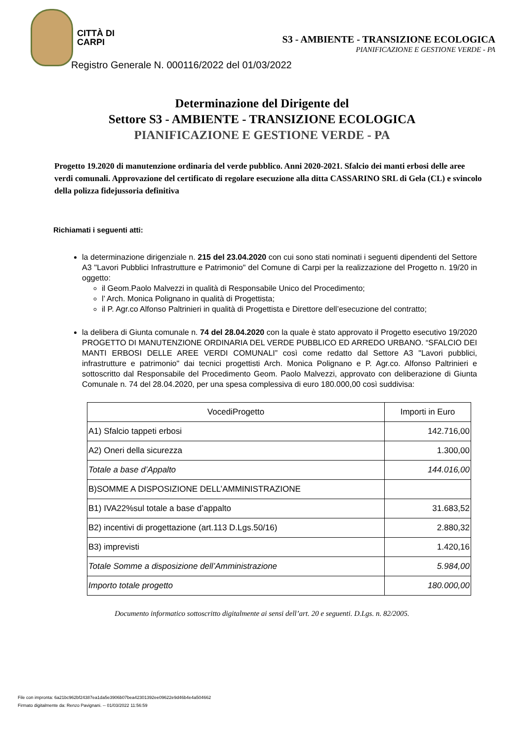CITTÀ DI
CARPI
S3 - AMBIENTE - TRANSIZIONE ECOLOGICA
PIANIFICAZIONE E GESTIONE VERDE - PA
Registro Generale N. 000116/2022 del 01/03/2022
Determinazione del Dirigente del
Settore S3 - AMBIENTE - TRANSIZIONE ECOLOGICA
PIANIFICAZIONE E GESTIONE VERDE - PA
Progetto 19.2020 di manutenzione ordinaria del verde pubblico. Anni 2020-2021. Sfalcio dei manti erbosi delle aree verdi comunali. Approvazione del certificato di regolare esecuzione alla ditta CASSARINO SRL di Gela (CL) e svincolo della polizza fidejussoria definitiva
Richiamati i seguenti atti:
la determinazione dirigenziale n. 215 del 23.04.2020 con cui sono stati nominati i seguenti dipendenti del Settore A3 "Lavori Pubblici Infrastrutture e Patrimonio" del Comune di Carpi per la realizzazione del Progetto n. 19/20 in oggetto:
il Geom.Paolo Malvezzi in qualità di Responsabile Unico del Procedimento;
l’ Arch. Monica Polignano in qualità di Progettista;
il P. Agr.co Alfonso Paltrinieri in qualità di Progettista e Direttore dell’esecuzione del contratto;
la delibera di Giunta comunale n. 74 del 28.04.2020 con la quale è stato approvato il Progetto esecutivo 19/2020 PROGETTO DI MANUTENZIONE ORDINARIA DEL VERDE PUBBLICO ED ARREDO URBANO. “SFALCIO DEI MANTI ERBOSI DELLE AREE VERDI COMUNALI” così come redatto dal Settore A3 "Lavori pubblici, infrastrutture e patrimonio" dai tecnici progettisti Arch. Monica Polignano e P. Agr.co. Alfonso Paltrinieri e sottoscritto dal Responsabile del Procedimento Geom. Paolo Malvezzi, approvato con deliberazione di Giunta Comunale n. 74 del 28.04.2020, per una spesa complessiva di euro 180.000,00 così suddivisa:
| VocediProgetto | Importi in Euro |
| --- | --- |
| A1) Sfalcio tappeti erbosi | 142.716,00 |
| A2) Oneri della sicurezza | 1.300,00 |
| Totale a base d’Appalto | 144.016,00 |
| B)SOMME A DISPOSIZIONE DELL’AMMINISTRAZIONE | |
| B1) IVA22%sul totale a base d’appalto | 31.683,52 |
| B2) incentivi di progettazione (art.113 D.Lgs.50/16) | 2.880,32 |
| B3) imprevisti | 1.420,16 |
| Totale Somme a disposizione dell’Amministrazione | 5.984,00 |
| Importo totale progetto | 180.000,00 |
Documento informatico sottoscritto digitalmente ai sensi dell’art. 20 e seguenti. D.Lgs. n. 82/2005.
File con impronta: 6a21bc962bf24387ea1da5e3906b07bea42301392ee09622e9d46b4e4a504662
Firmato digitalmente da: Renzo Pavignani. -- 01/03/2022 11:56:59